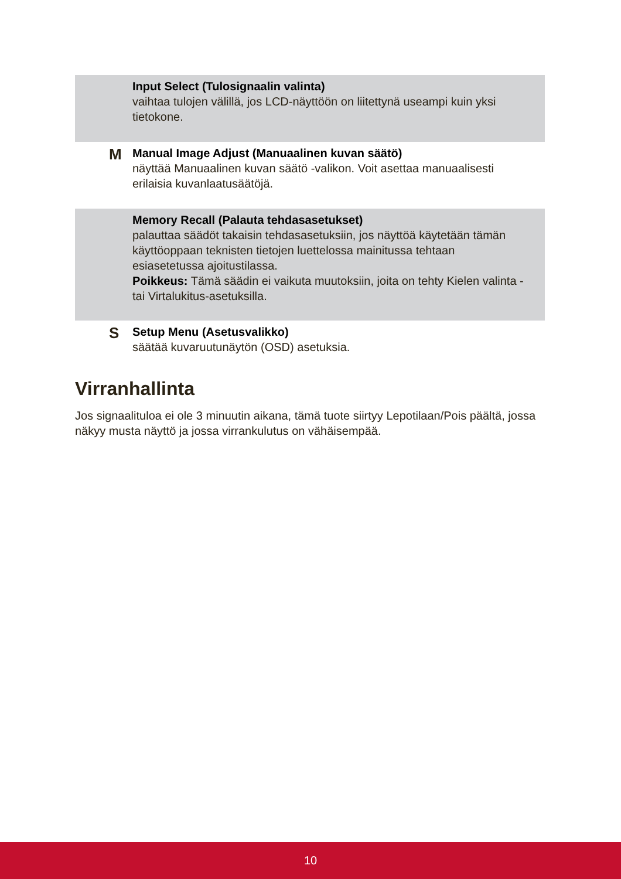Input Select (Tulosignaalin valinta)
vaihtaa tulojen välillä, jos LCD-näyttöön on liitettynä useampi kuin yksi tietokone.
M
Manual Image Adjust (Manuaalinen kuvan säätö)
näyttää Manuaalinen kuvan säätö -valikon. Voit asettaa manuaalisesti erilaisia kuvanlaatusäätöjä.
Memory Recall (Palauta tehdasasetukset)
palauttaa säädöt takaisin tehdasasetuksiin, jos näyttöä käytetään tämän käyttöoppaan teknisten tietojen luettelossa mainitussa tehtaan esiasetetussa ajoitustilassa.
Poikkeus: Tämä säädin ei vaikuta muutoksiin, joita on tehty Kielen valinta - tai Virtalukitus-asetuksilla.
S
Setup Menu (Asetusvalikko)
säätää kuvaruutunäytön (OSD) asetuksia.
Virranhallinta
Jos signaalituloa ei ole 3 minuutin aikana, tämä tuote siirtyy Lepotilaan/Pois päältä, jossa näkyy musta näyttö ja jossa virrankulutus on vähäisempää.
10